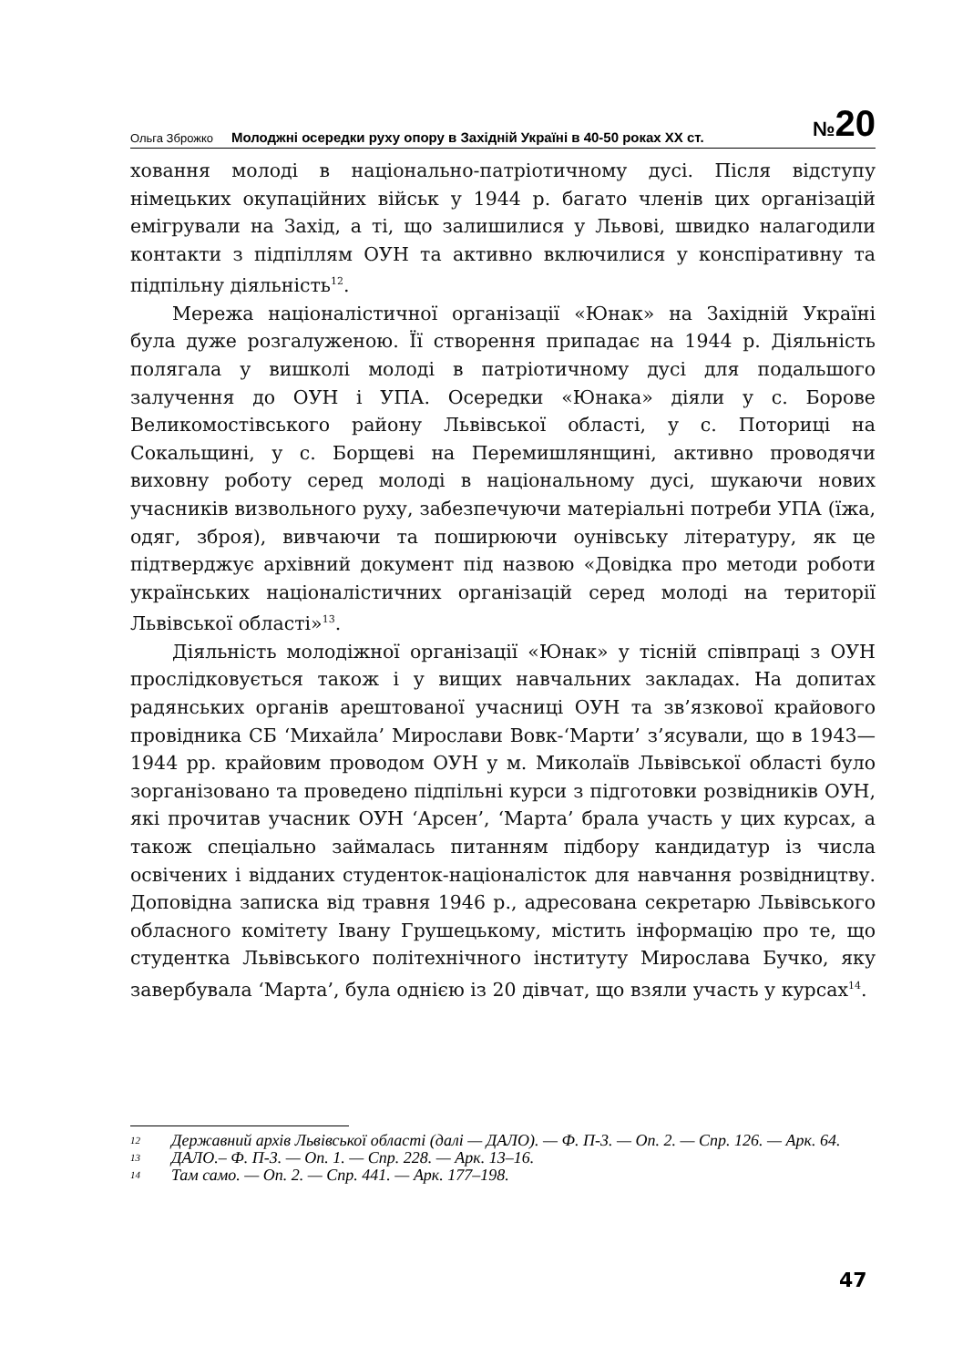Ольга Зброжко Молоджні осередки руху опору в Західній Україні в 40-50 роках XX ст. №20
ховання молоді в національно-патріотичному дусі. Після відступу німецьких окупаційних військ у 1944 р. багато членів цих організацій емігрували на Захід, а ті, що залишилися у Львові, швидко налагодили контакти з підпіллям ОУН та активно включилися у конспіративну та підпільну діяльність<sup>12</sup>.
Мережа націоналістичної організації «Юнак» на Західній Україні була дуже розгалуженою. Її створення припадає на 1944 р. Діяльність полягала у вишколі молоді в патріотичному дусі для подальшого залучення до ОУН і УПА. Осередки «Юнака» діяли у с. Борове Великомостівського району Львівської області, у с. Поторицi на Сокальщині, у с. Борщеві на Перемишлянщині, активно проводячи виховну роботу серед молоді в національному дусі, шукаючи нових учасників визвольного руху, забезпечуючи матеріальні потреби УПА (їжа, одяг, зброя), вивчаючи та поширюючи оунівську літературу, як це підтверджує архівний документ під назвою «Довідка про методи роботи українських націоналістичних організацій серед молоді на території Львівської області»<sup>13</sup>.
Діяльність молодіжної організації «Юнак» у тісній співпраці з ОУН прослідковується також і у вищих навчальних закладах. На допитах радянських органів арештованої учасниці ОУН та зв’язкової крайового провідника СБ ‘Михайла’ Мирослави Вовк-‘Марти’ з’ясували, що в 1943—1944 рр. крайовим проводом ОУН у м. Миколаїв Львівської області було зорганізовано та проведено підпільні курси з підготовки розвідників ОУН, які прочитав учасник ОУН ‘Арсен’, ‘Марта’ брала участь у цих курсах, а також спеціально займалась питанням підбору кандидатур із числа освічених і відданих студенток-націоналісток для навчання розвідництву. Доповідна записка від травня 1946 р., адресована секретарю Львівського обласного комітету Івану Грушецькому, містить інформацію про те, що студентка Львівського політехнічного інституту Мирослава Бучко, яку завербувала ‘Марта’, була однією із 20 дівчат, що взяли участь у курсах<sup>14</sup>.
12 Державний архів Львівської області (далі — ДАЛО). — Ф. П-3. — Оп. 2. — Спр. 126. — Арк. 64.
13 ДАЛО.– Ф. П-3. — Оп. 1. — Спр. 228. — Арк. 13–16.
14 Там само. — Оп. 2. — Спр. 441. — Арк. 177–198.
47